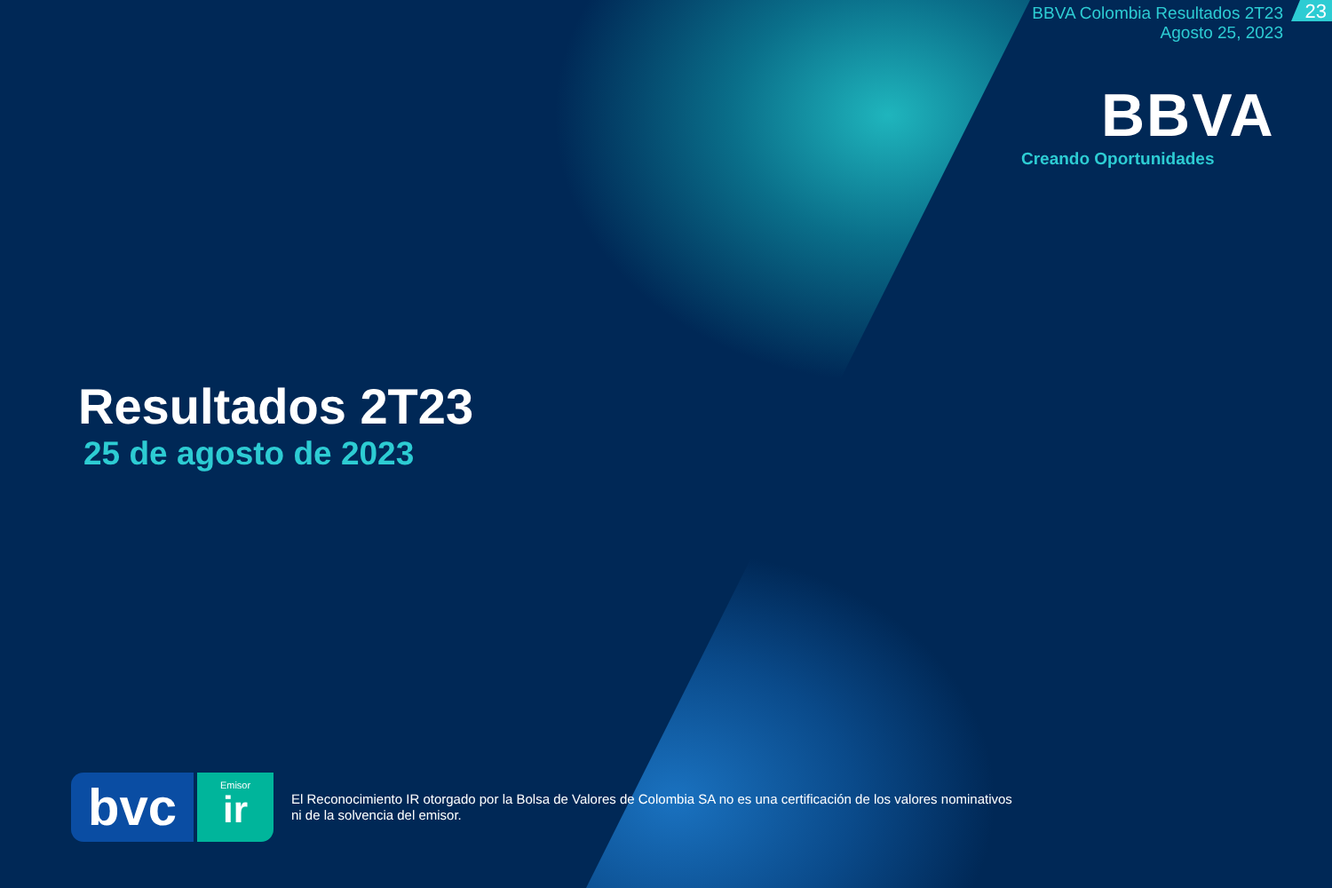BBVA Colombia Resultados 2T23
Agosto 25, 2023
23
BBVA
Creando Oportunidades
Resultados 2T23
25 de agosto de 2023
bvc
Emisor
ir
El Reconocimiento IR otorgado por la Bolsa de Valores de Colombia SA no es una certificación de los valores nominativos
ni de la solvencia del emisor.